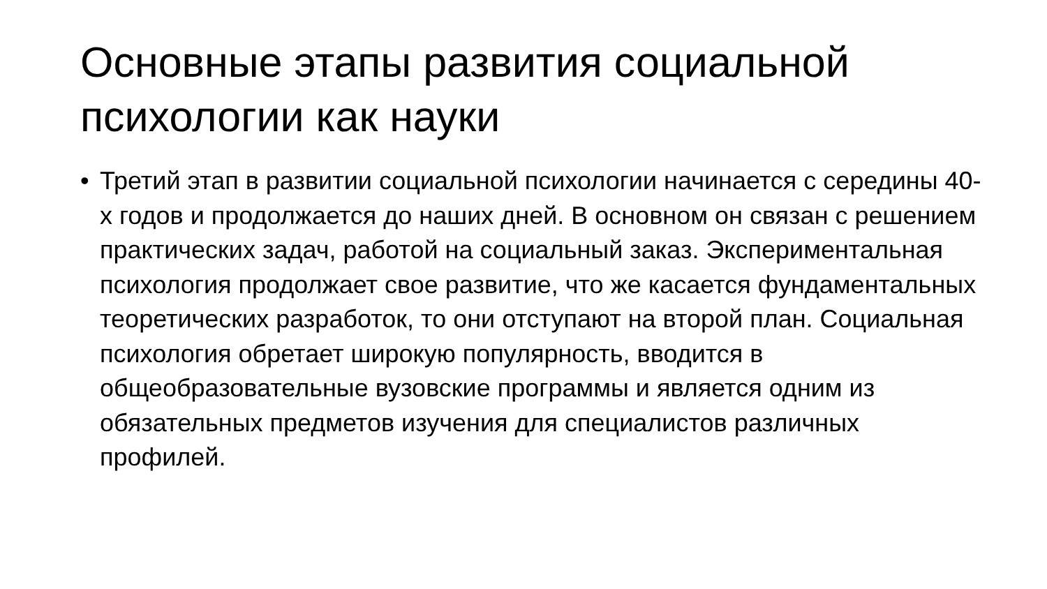Основные этапы развития социальной психологии как науки
• Третий этап в развитии социальной психологии начинается с середины 40-х годов и продолжается до наших дней. В основном он связан с решением практических задач, работой на социальный заказ. Экспериментальная психология продолжает свое развитие, что же касается фундаментальных теоретических разработок, то они отступают на второй план. Социальная психология обретает широкую популярность, вводится в общеобразовательные вузовские программы и является одним из обязательных предметов изучения для специалистов различных профилей.